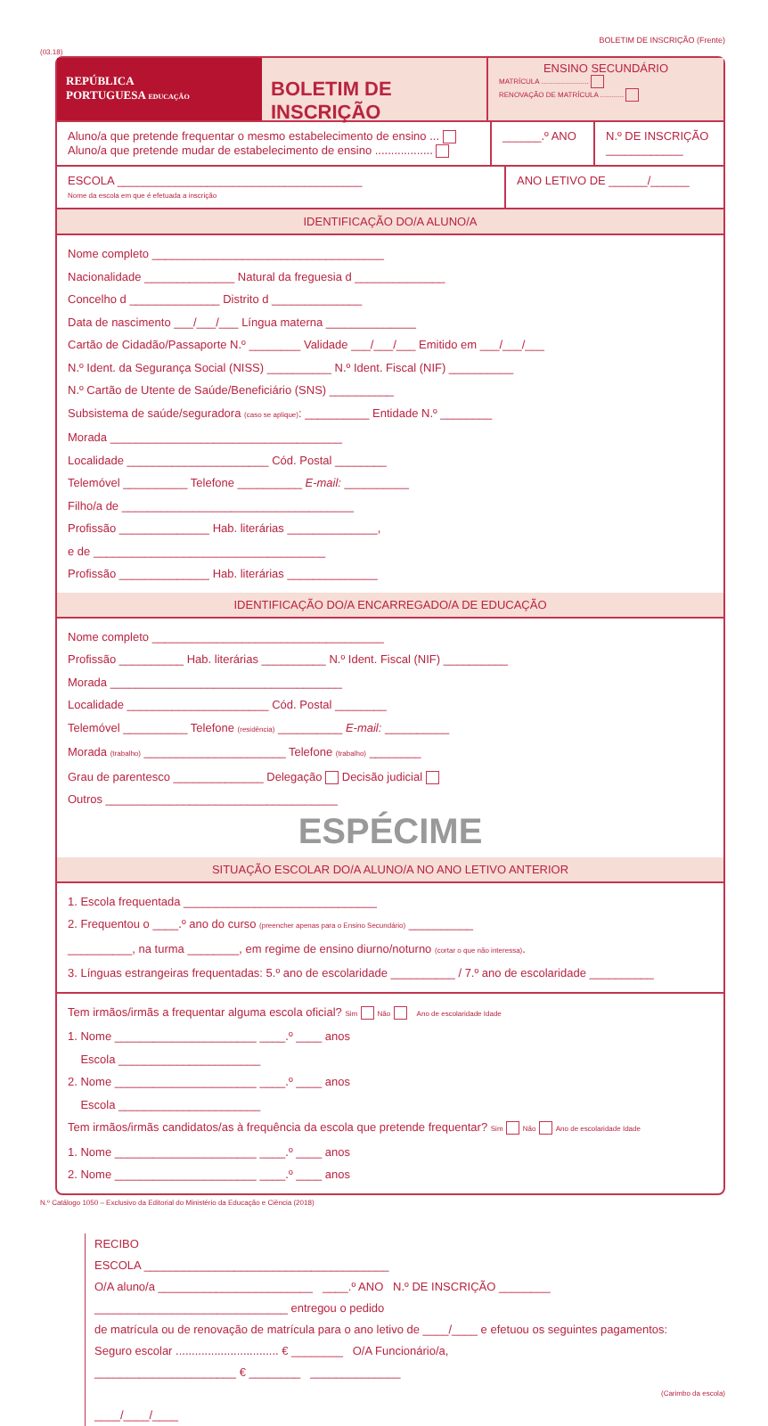BOLETIM DE INSCRIÇÃO (Frente)
(03.18)
REPÚBLICA
PORTUGUESA EDUCAÇÃO
BOLETIM DE INSCRIÇÃO
ENSINO SECUNDÁRIO
MATRÍCULA ........................
RENOVAÇÃO DE MATRÍCULA ............
Aluno/a que pretende frequentar o mesmo estabelecimento de ensino ...
Aluno/a que pretende mudar de estabelecimento de ensino ..................
______.º ANO
N.º DE INSCRIÇÃO
____________
ESCOLA ______________________________________
Nome da escola em que é efetuada a inscrição
ANO LETIVO DE ______/______
IDENTIFICAÇÃO DO/A ALUNO/A
Nome completo ____________________________________
Nacionalidade ______________ Natural da freguesia d ______________
Concelho d ______________ Distrito d ______________
Data de nascimento ___/___/___ Língua materna ______________
Cartão de Cidadão/Passaporte N.º ________ Validade ___/___/___ Emitido em ___/___/___
N.º Ident. da Segurança Social (NISS) __________ N.º Ident. Fiscal (NIF) __________
N.º Cartão de Utente de Saúde/Beneficiário (SNS) __________
Subsistema de saúde/seguradora (caso se aplique): __________ Entidade N.º ________
Morada ____________________________________
Localidade ______________________ Cód. Postal ________
Telemóvel __________ Telefone __________ E-mail: __________
Filho/a de ____________________________________
Profissão ______________ Hab. literárias ______________,
e de ____________________________________
Profissão ______________ Hab. literárias ______________
IDENTIFICAÇÃO DO/A ENCARREGADO/A DE EDUCAÇÃO
Nome completo ____________________________________
Profissão __________ Hab. literárias __________ N.º Ident. Fiscal (NIF) __________
Morada ____________________________________
Localidade ______________________ Cód. Postal ________
Telemóvel __________ Telefone (residência) __________ E-mail: __________
Morada (trabalho) ______________________ Telefone (trabalho) ________
Grau de parentesco ______________ Delegação Decisão judicial
Outros ____________________________________
ESPÉCIME
SITUAÇÃO ESCOLAR DO/A ALUNO/A NO ANO LETIVO ANTERIOR
1. Escola frequentada ______________________________
2. Frequentou o ____.º ano do curso (preencher apenas para o Ensino Secundário) __________
__________, na turma ________, em regime de ensino diurno/noturno (cortar o que não interessa).
3. Línguas estrangeiras frequentadas: 5.º ano de escolaridade __________ / 7.º ano de escolaridade __________
Tem irmãos/irmãs a frequentar alguma escola oficial? Sim Não Ano de escolaridade Idade
1. Nome ______________________ ____.º ____ anos
Escola ______________________
2. Nome ______________________ ____.º ____ anos
Escola ______________________
Tem irmãos/irmãs candidatos/as à frequência da escola que pretende frequentar? Sim Não Ano de escolaridade Idade
1. Nome ______________________ ____.º ____ anos
2. Nome ______________________ ____.º ____ anos
N.º Catálogo 1050 – Exclusivo da Editorial do Ministério da Educação e Ciência (2018)
RECIBO
ESCOLA ______________________________________
O/A aluno/a ________________________ ____.º ANO N.º DE INSCRIÇÃO ________
______________________________ entregou o pedido
de matrícula ou de renovação de matrícula para o ano letivo de ____/____ e efetuou os seguintes pagamentos:
Seguro escolar ................................ € ________ O/A Funcionário/a,
______________________ € ________ ______________
(Carimbo da escola)
____/____/____